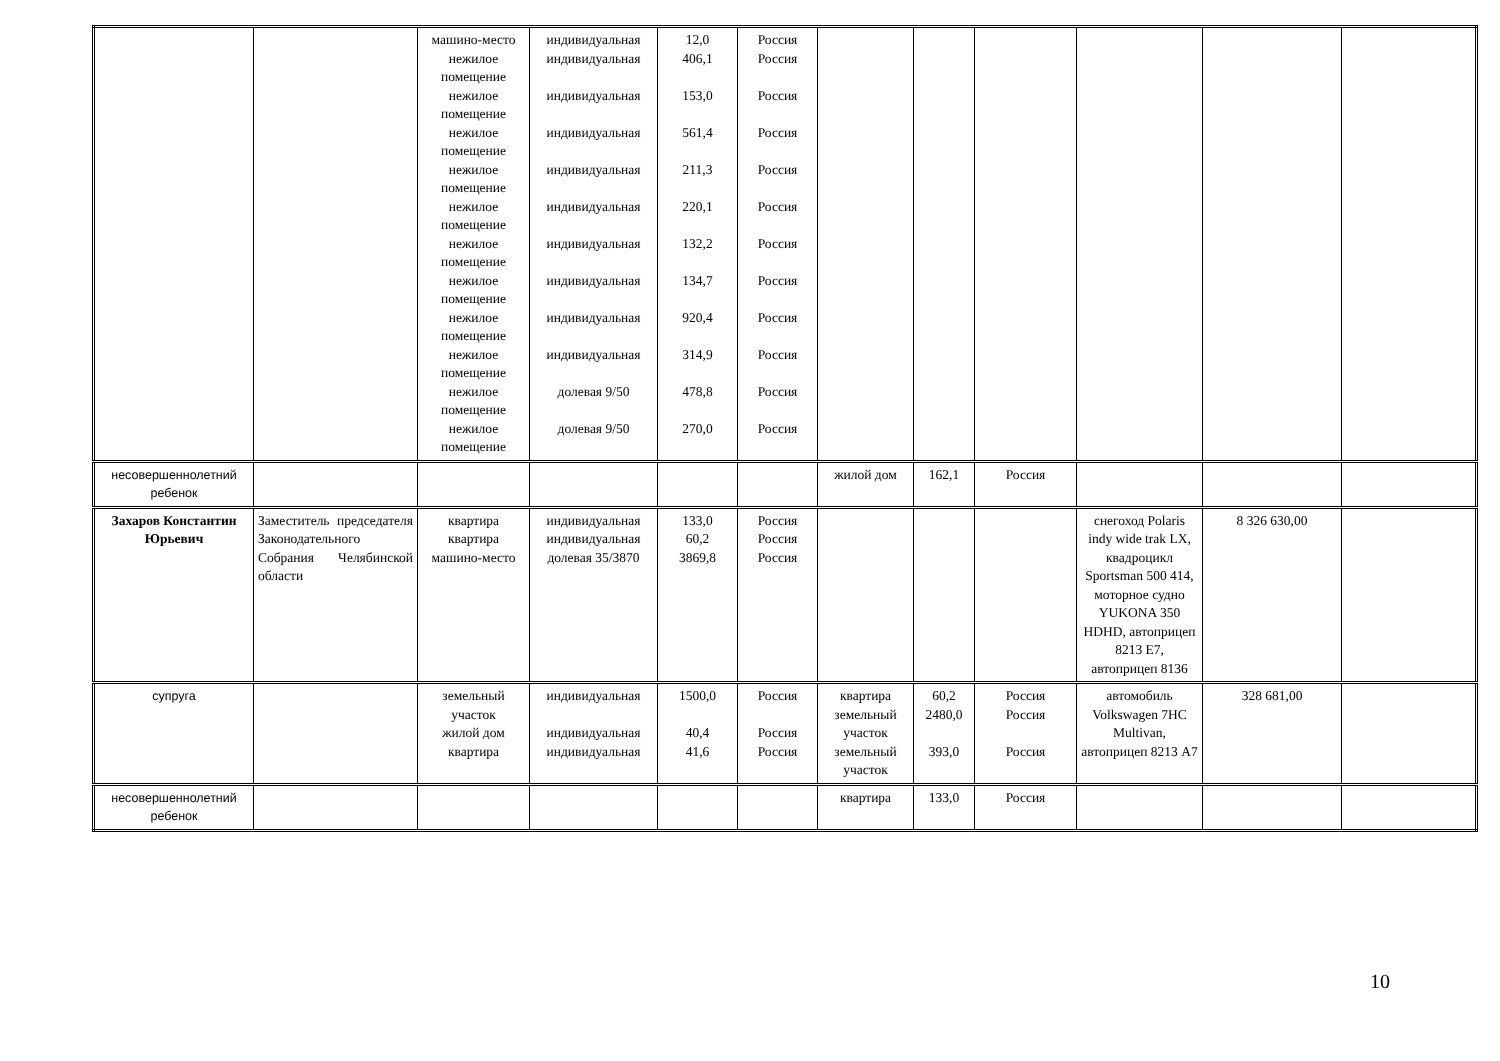| | | машино-место нежилое помещение нежилое помещение нежилое помещение нежилое помещение нежилое помещение нежилое помещение нежилое помещение нежилое помещение нежилое помещение нежилое помещение нежилое помещение | индивидуальная индивидуальная индивидуальная индивидуальная индивидуальная индивидуальная индивидуальная индивидуальная индивидуальная индивидуальная долевая 9/50 долевая 9/50 | 12,0 406,1 153,0 561,4 211,3 220,1 132,2 134,7 920,4 314,9 478,8 270,0 | Россия Россия Россия Россия Россия Россия Россия Россия Россия Россия Россия Россия | | | | | | |
| несовершеннолетний ребенок | | | | | | жилой дом | 162,1 | Россия | | | |
| Захаров Константин Юрьевич | Заместитель председателя Законодательного Собрания Челябинской области | квартира квартира машино-место | индивидуальная индивидуальная долевая 35/3870 | 133,0 60,2 3869,8 | Россия Россия Россия | | | | снегоход Polaris indy wide trak LX, квадроцикл Sportsman 500 414, моторное судно YUKONA 350 HDHD, автоприцеп 8213 E7, автоприцеп 8136 | 8 326 630,00 | |
| супруга | | земельный участок жилой дом квартира | индивидуальная индивидуальная индивидуальная | 1500,0 40,4 41,6 | Россия Россия Россия | квартира земельный участок земельный участок | 60,2 2480,0 393,0 | Россия Россия Россия | автомобиль Volkswagen 7HC Multivan, автоприцеп 8213 A7 | 328 681,00 | |
| несовершеннолетний ребенок | | | | | | квартира | 133,0 | Россия | | | |
10